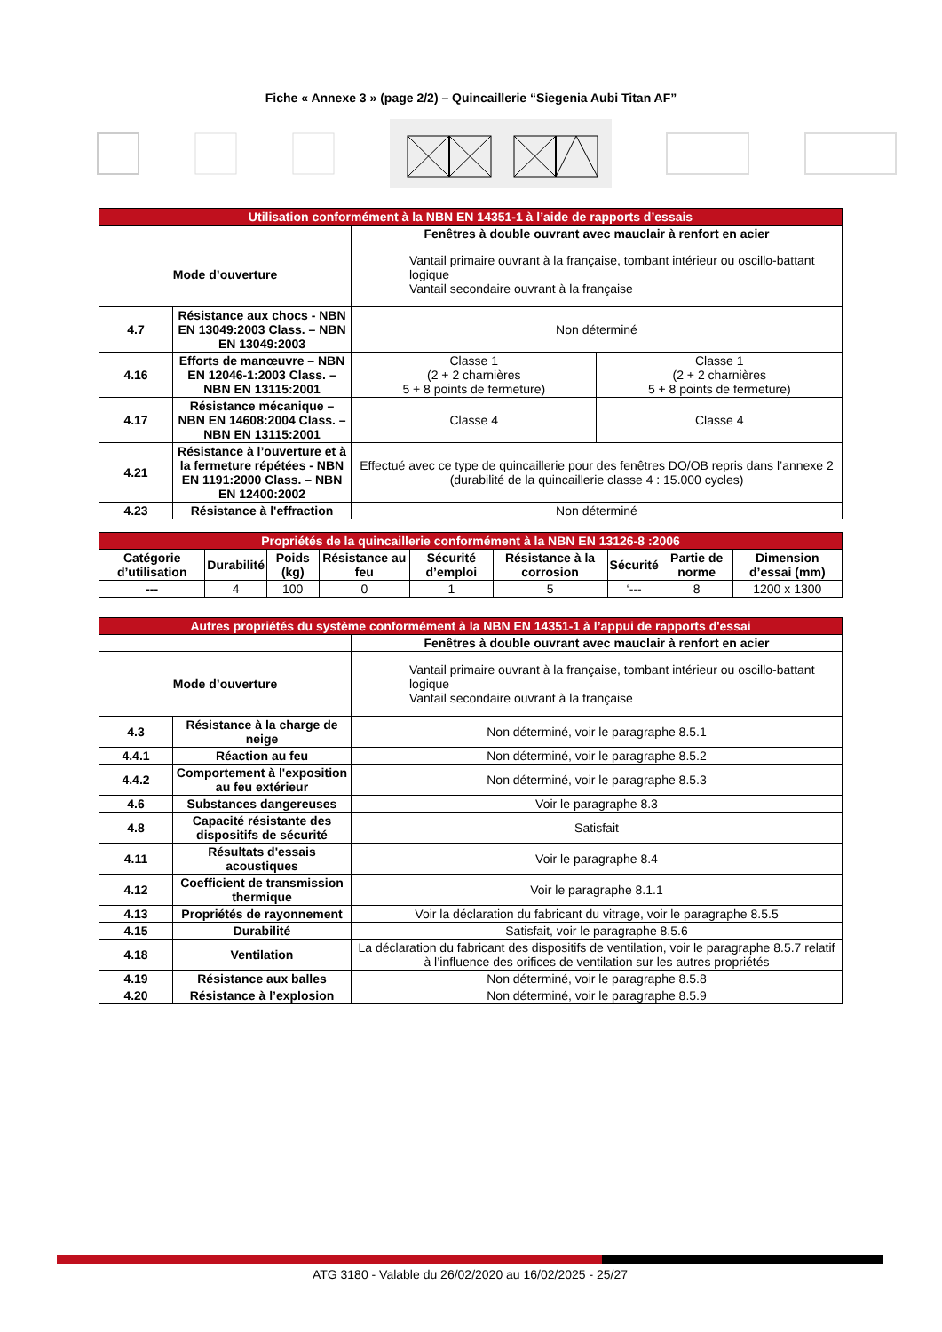Fiche « Annexe 3 » (page 2/2) – Quincaillerie “Siegenia Aubi Titan AF”
| Utilisation conformément à la NBN EN 14351-1 à l’aide de rapports d’essais | | | |
| --- | --- | --- | --- |
| | | Fenêtres à double ouvrant avec mauclair à renfort en acier | |
| Mode d’ouverture | | Vantail primaire ouvrant à la française, tombant intérieur ou oscillo-battant logique Vantail secondaire ouvrant à la française | |
| 4.7 | Résistance aux chocs - NBN EN 13049:2003 Class. – NBN EN 13049:2003 | Non déterminé | |
| 4.16 | Efforts de manœuvre – NBN EN 12046-1:2003 Class. – NBN EN 13115:2001 | Classe 1 (2 + 2 charnières 5 + 8 points de fermeture) | Classe 1 (2 + 2 charnières 5 + 8 points de fermeture) |
| 4.17 | Résistance mécanique – NBN EN 14608:2004 Class. – NBN EN 13115:2001 | Classe 4 | Classe 4 |
| 4.21 | Résistance à l’ouverture et à la fermeture répétées - NBN EN 1191:2000 Class. – NBN EN 12400:2002 | Effectué avec ce type de quincaillerie pour des fenêtres DO/OB repris dans l’annexe 2 (durabilité de la quincaillerie classe 4 : 15.000 cycles) | |
| 4.23 | Résistance à l'effraction | Non déterminé | |
| Propriétés de la quincaillerie conformément à la NBN EN 13126-8 :2006 | | | | | | | | |
| --- | --- | --- | --- | --- | --- | --- | --- | --- |
| Catégorie d’utilisation | Durabilité | Poids (kg) | Résistance au feu | Sécurité d’emploi | Résistance à la corrosion | Sécurité | Partie de norme | Dimension d’essai (mm) |
| --- | 4 | 100 | 0 | 1 | 5 | ‘--- | 8 | 1200 x 1300 |
| Autres propriétés du système conformément à la NBN EN 14351-1 à l’appui de rapports d'essai | | |
| --- | --- | --- |
| | | Fenêtres à double ouvrant avec mauclair à renfort en acier |
| Mode d’ouverture | | Vantail primaire ouvrant à la française, tombant intérieur ou oscillo-battant logique Vantail secondaire ouvrant à la française |
| 4.3 | Résistance à la charge de neige | Non déterminé, voir le paragraphe 8.5.1 |
| 4.4.1 | Réaction au feu | Non déterminé, voir le paragraphe 8.5.2 |
| 4.4.2 | Comportement à l'exposition au feu extérieur | Non déterminé, voir le paragraphe 8.5.3 |
| 4.6 | Substances dangereuses | Voir le paragraphe 8.3 |
| 4.8 | Capacité résistante des dispositifs de sécurité | Satisfait |
| 4.11 | Résultats d'essais acoustiques | Voir le paragraphe 8.4 |
| 4.12 | Coefficient de transmission thermique | Voir le paragraphe 8.1.1 |
| 4.13 | Propriétés de rayonnement | Voir la déclaration du fabricant du vitrage, voir le paragraphe 8.5.5 |
| 4.15 | Durabilité | Satisfait, voir le paragraphe 8.5.6 |
| 4.18 | Ventilation | La déclaration du fabricant des dispositifs de ventilation, voir le paragraphe 8.5.7 relatif à l’influence des orifices de ventilation sur les autres propriétés |
| 4.19 | Résistance aux balles | Non déterminé, voir le paragraphe 8.5.8 |
| 4.20 | Résistance à l’explosion | Non déterminé, voir le paragraphe 8.5.9 |
ATG 3180 - Valable du 26/02/2020 au 16/02/2025 - 25/27